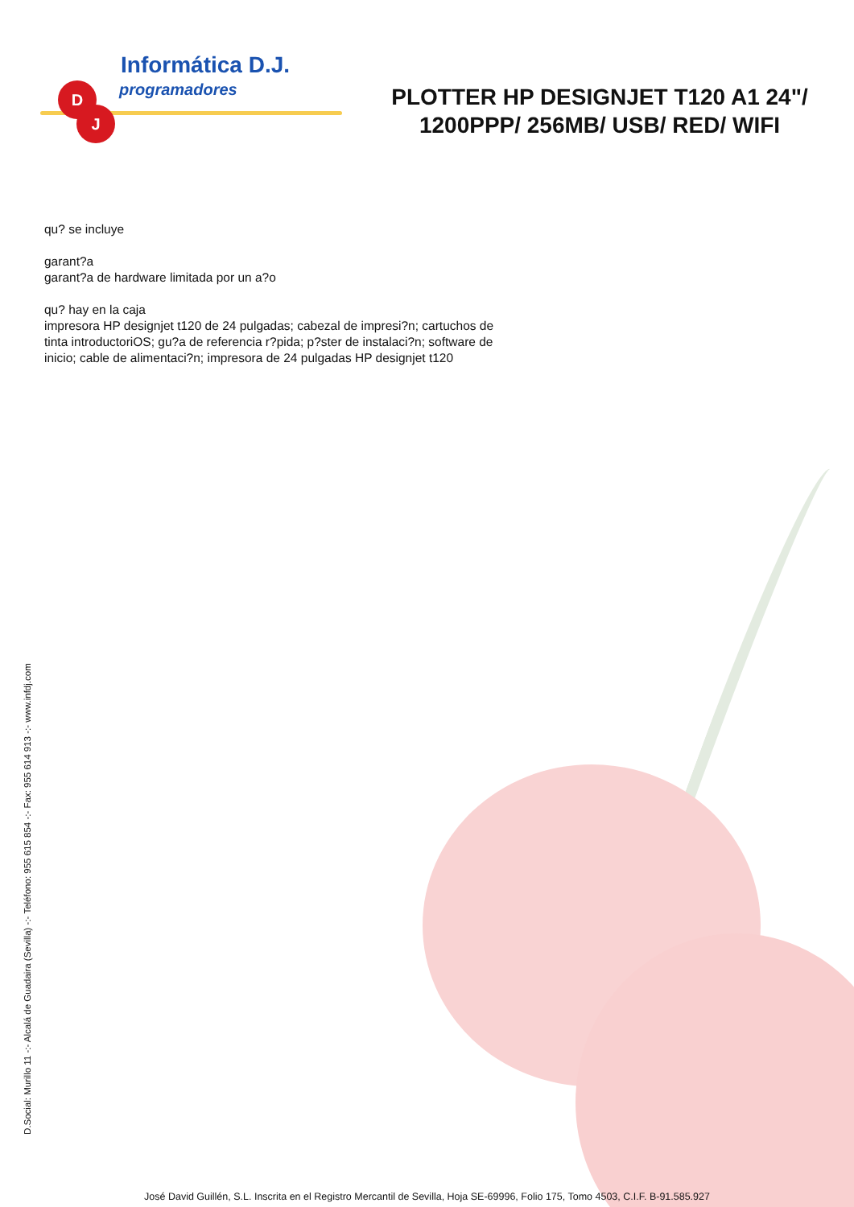D
J
Informática D.J.
programadores
PLOTTER HP DESIGNJET T120 A1 24"/ 1200PPP/ 256MB/ USB/ RED/ WIFI
qu? se incluye
garant?a
garant?a de hardware limitada por un a?o
qu? hay en la caja
impresora HP designjet t120 de 24 pulgadas; cabezal de impresi?n; cartuchos de tinta introductoriOS; gu?a de referencia r?pida; p?ster de instalaci?n; software de inicio; cable de alimentaci?n; impresora de 24 pulgadas HP designjet t120
D.Social: Murillo 11 -:- Alcalá de Guadaira (Sevilla) -:- Teléfono: 955 615 854 -:- Fax: 955 614 913 -:- www.infdj.com
José David Guillén, S.L. Inscrita en el Registro Mercantil de Sevilla, Hoja SE-69996, Folio 175, Tomo 4503, C.I.F. B-91.585.927